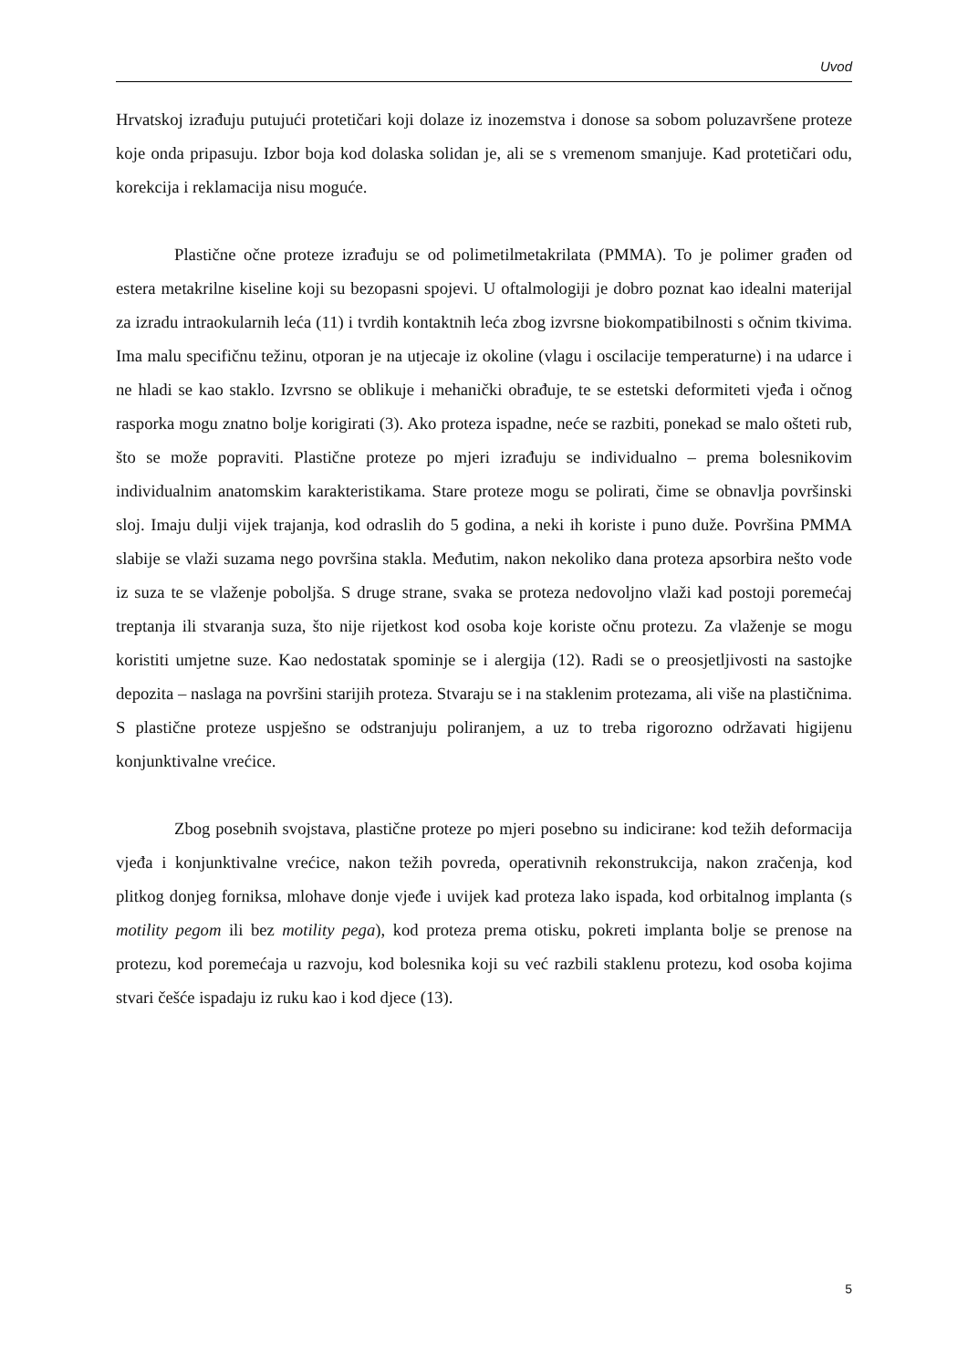Uvod
Hrvatskoj izrađuju putujući protetičari koji dolaze iz inozemstva i donose sa sobom poluzavršene proteze koje onda pripasuju. Izbor boja kod dolaska solidan je, ali se s vremenom smanjuje. Kad protetičari odu, korekcija i reklamacija nisu moguće.
Plastične očne proteze izrađuju se od polimetilmetakrilata (PMMA). To je polimer građen od estera metakrilne kiseline koji su bezopasni spojevi. U oftalmologiji je dobro poznat kao idealni materijal za izradu intraokularnih leća (11) i tvrdih kontaktnih leća zbog izvrsne biokompatibilnosti s očnim tkivima. Ima malu specifičnu težinu, otporan je na utjecaje iz okoline (vlagu i oscilacije temperaturne) i na udarce i ne hladi se kao staklo. Izvrsno se oblikuje i mehanički obrađuje, te se estetski deformiteti vjeđa i očnog rasporka mogu znatno bolje korigirati (3). Ako proteza ispadne, neće se razbiti, ponekad se malo ošteti rub, što se može popraviti. Plastične proteze po mjeri izrađuju se individualno – prema bolesnikovim individualnim anatomskim karakteristikama. Stare proteze mogu se polirati, čime se obnavlja površinski sloj. Imaju dulji vijek trajanja, kod odraslih do 5 godina, a neki ih koriste i puno duže. Površina PMMA slabije se vlaži suzama nego površina stakla. Međutim, nakon nekoliko dana proteza apsorbira nešto vode iz suza te se vlaženje poboljša. S druge strane, svaka se proteza nedovoljno vlaži kad postoji poremećaj treptanja ili stvaranja suza, što nije rijetkost kod osoba koje koriste očnu protezu. Za vlaženje se mogu koristiti umjetne suze. Kao nedostatak spominje se i alergija (12). Radi se o preosjetljivosti na sastojke depozita – naslaga na površini starijih proteza. Stvaraju se i na staklenim protezama, ali više na plastičnima. S plastične proteze uspješno se odstranjuju poliranjem, a uz to treba rigorozno održavati higijenu konjunktivalne vrećice.
Zbog posebnih svojstava, plastične proteze po mjeri posebno su indicirane: kod težih deformacija vjeđa i konjunktivalne vrećice, nakon težih povreda, operativnih rekonstrukcija, nakon zračenja, kod plitkog donjeg forniksa, mlohave donje vjeđe i uvijek kad proteza lako ispada, kod orbitalnog implanta (s motility pegom ili bez motility pega), kod proteza prema otisku, pokreti implanta bolje se prenose na protezu, kod poremećaja u razvoju, kod bolesnika koji su već razbili staklenu protezu, kod osoba kojima stvari češće ispadaju iz ruku kao i kod djece (13).
5